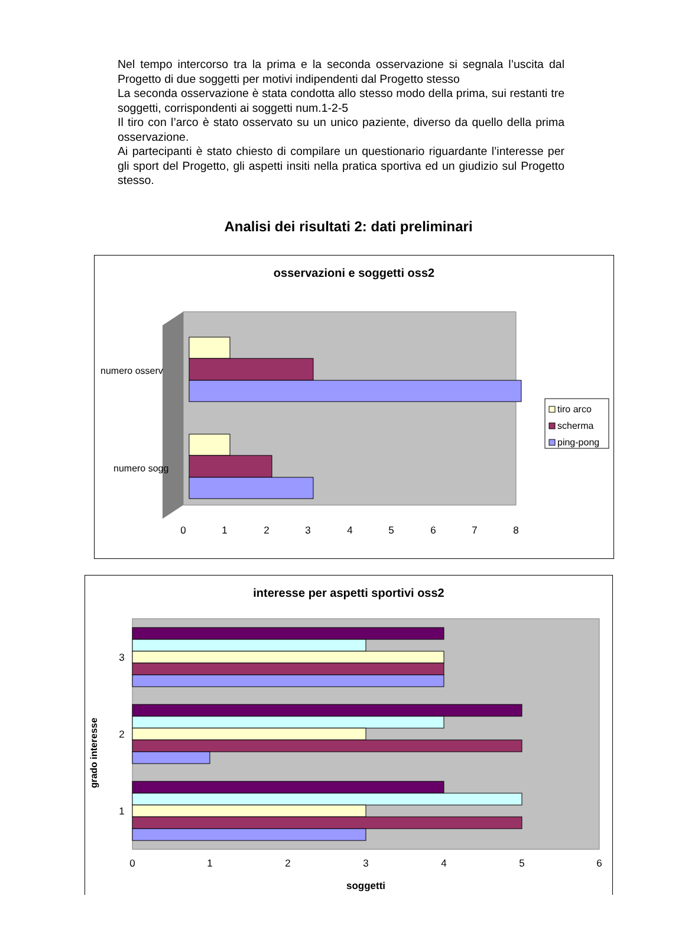Nel tempo intercorso tra la prima e la seconda osservazione si segnala l’uscita dal Progetto di due soggetti per motivi indipendenti dal Progetto stesso
La seconda osservazione è stata condotta allo stesso modo della prima, sui restanti tre soggetti, corrispondenti ai soggetti num.1-2-5
Il tiro con l’arco è stato osservato su un unico paziente, diverso da quello della prima osservazione.
Ai partecipanti è stato chiesto di compilare un questionario riguardante l’interesse per gli sport del Progetto, gli aspetti insiti nella pratica sportiva ed un giudizio sul Progetto stesso.
Analisi dei risultati 2: dati preliminari
osservazioni e soggetti oss2
numero osserv
numero sogg
0
1
2
3
4
5
6
7
8
tiro arco
scherma
ping-pong
interesse per aspetti sportivi oss2
grado interesse
3
2
1
0
1
2
3
4
5
6
soggetti